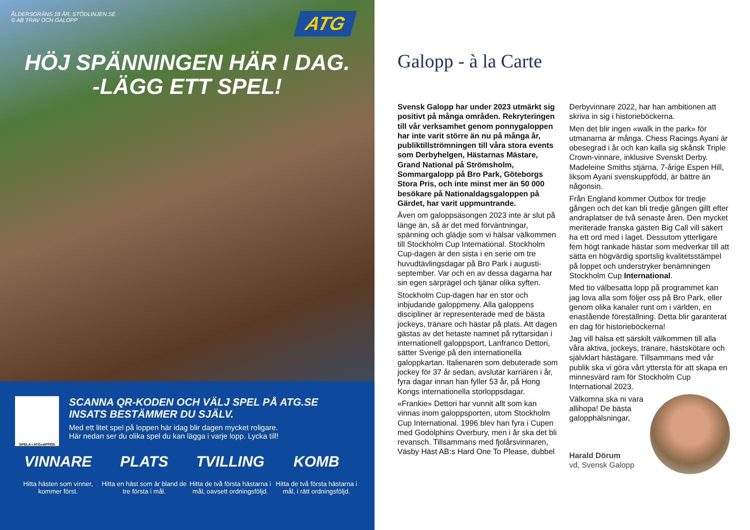ATG
ÅLDERSGRÄNS 18 ÅR. STÖDLINJEN.SE
© AB TRAV OCH GALOPP
HÖJ SPÄNNINGEN HÄR I DAG.
-LÄGG ETT SPEL!
SPELA I ATG<sup>®</sup> APPEN
SCANNA QR-KODEN OCH VÄLJ SPEL PÅ ATG.SE
INSATS BESTÄMMER DU SJÄLV.
Med ett litet spel på loppen här idag blir dagen mycket roligare.
Här nedan ser du olika spel du kan lägga i varje lopp. Lycka till!
VINNARE
Hitta hästen som vinner, kommer först.
PLATS
Hitta en häst som är bland de tre första i mål.
TVILLING
Hitta de två första hästarna i mål, oavsett ordningsföljd.
KOMB
Hitta de två första hästarna i mål, i rätt ordningsföljd.
Galopp - à la Carte
Svensk Galopp har under 2023 utmärkt sig positivt på många områden. Rekryteringen till vår verksamhet genom ponnygaloppen har inte varit större än nu på många år, publiktillströmningen till våra stora events som Derbyhelgen, Hästarnas Mästare, Grand National på Strömsholm, Sommargalopp på Bro Park, Göteborgs Stora Pris, och inte minst mer än 50 000 besökare på Nationaldagsgaloppen på Gärdet, har varit uppmuntrande.
Även om galoppsäsongen 2023 inte är slut på länge än, så är det med förväntningar, spänning och glädje som vi hälsar välkommen till Stockholm Cup International. Stockholm Cup-dagen är den sista i en serie om tre huvudtävlingsdagar på Bro Park i augusti-september. Var och en av dessa dagarna har sin egen särprägel och tjänar olika syften.
Stockholm Cup-dagen har en stor och inbjudande galoppmeny. Alla galoppens discipliner är representerade med de bästa jockeys, tränare och hästar på plats. Att dagen gästas av det hetaste namnet på ryttarsidan i internationell galoppsport, Lanfranco Dettori, sätter Sverige på den internationella galoppkartan. Italienaren som debuterade som jockey för 37 år sedan, avslutar karriären i år, fyra dagar innan han fyller 53 år, på Hong Kongs internationella storloppsdagar.
«Frankie» Dettori har vunnit allt som kan vinnas inom galoppsporten, utom Stockholm Cup International. 1996 blev han fyra i Cupen med Godolphins Overbury, men i år ska det bli revansch. Tillsammans med fjolårsvinnaren, Väsby Häst AB:s Hard One To Please, dubbel Derbyvinnare 2022, har han ambitionen att skriva in sig i historieböckerna.
Men det blir ingen «walk in the park» för utmanarna är många. Chess Racings Ayani är obesegrad i år och kan kalla sig skånsk Triple Crown-vinnare, inklusive Svenskt Derby. Madeleine Smiths stjärna, 7-årige Espen Hill, liksom Ayani svenskuppfödd, är bättre än någonsin.
Från England kommer Outbox för tredje gången och det kan bli tredje gången gillt efter andraplatser de två senaste åren. Den mycket meriterade franska gästen Big Call vill säkert ha ett ord med i laget. Dessutom ytterligare fem högt rankade hästar som medverkar till att sätta en högvärdig sportslig kvalitetsstämpel på loppet och understryker benämningen Stockholm Cup International.
Med tio välbesatta lopp på programmet kan jag lova alla som följer oss på Bro Park, eller genom olika kanaler runt om i världen, en enastående föreställning. Detta blir garanterat en dag för historieböckerna!
Jag vill hälsa ett särskilt välkommen till alla våra aktiva, jockeys, tränare, hästskötare och självklart hästägare. Tillsammans med vår publik ska vi göra vårt yttersta för att skapa en minnesvärd ram för Stockholm Cup International 2023.
Välkomna ska ni vara allihopa! De bästa galopphälsningar,
Harald Dörum
vd, Svensk Galopp